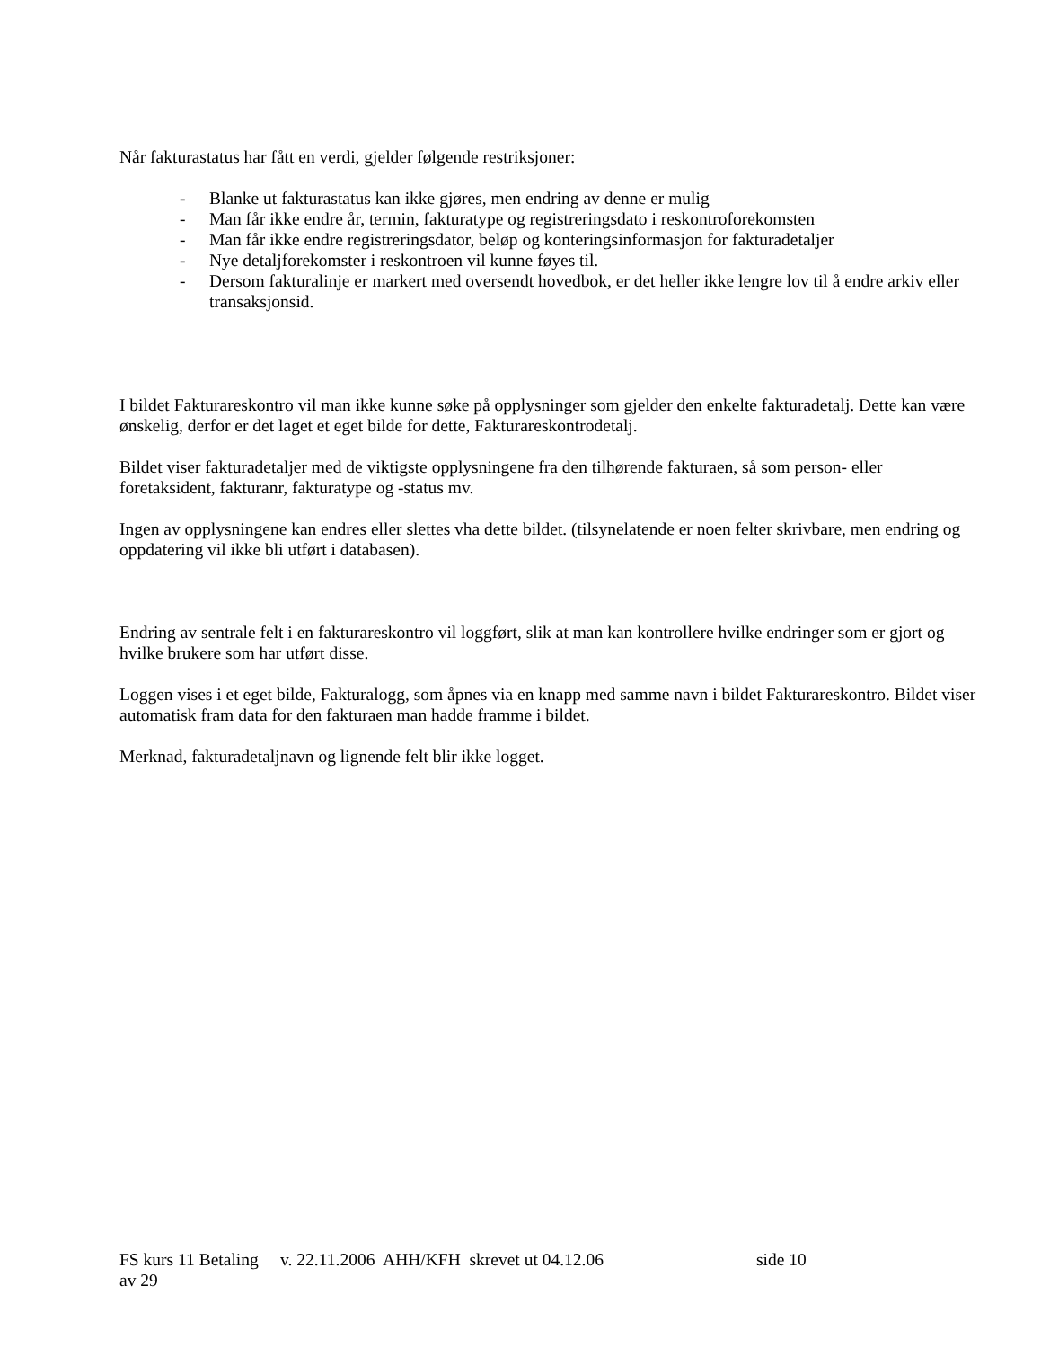Når fakturastatus har fått en verdi, gjelder følgende restriksjoner:
- Blanke ut fakturastatus kan ikke gjøres, men endring av denne er mulig
- Man får ikke endre år, termin, fakturatype og registreringsdato i reskontroforekomsten
- Man får ikke endre registreringsdator, beløp og konteringsinformasjon for fakturadetaljer
- Nye detaljforekomster i reskontroen vil kunne føyes til.
- Dersom fakturalinje er markert med oversendt hovedbok, er det heller ikke lengre lov til å endre arkiv eller transaksjonsid.
I bildet Fakturareskontro vil man ikke kunne søke på opplysninger som gjelder den enkelte fakturadetalj. Dette kan være ønskelig, derfor er det laget et eget bilde for dette, Fakturareskontrodetalj.
Bildet viser fakturadetaljer med de viktigste opplysningene fra den tilhørende fakturaen, så som person- eller foretaksident, fakturanr, fakturatype og -status mv.
Ingen av opplysningene kan endres eller slettes vha dette bildet. (tilsynelatende er noen felter skrivbare, men endring og oppdatering vil ikke bli utført i databasen).
Endring av sentrale felt i en fakturareskontro vil loggført, slik at man kan kontrollere hvilke endringer som er gjort og hvilke brukere som har utført disse.
Loggen vises i et eget bilde, Fakturalogg, som åpnes via en knapp med samme navn i bildet Fakturareskontro. Bildet viser automatisk fram data for den fakturaen man hadde framme i bildet.
Merknad, fakturadetaljnavn og lignende felt blir ikke logget.
FS kurs 11 Betaling v. 22.11.2006 AHH/KFH skrevet ut 04.12.06 side 10
av 29